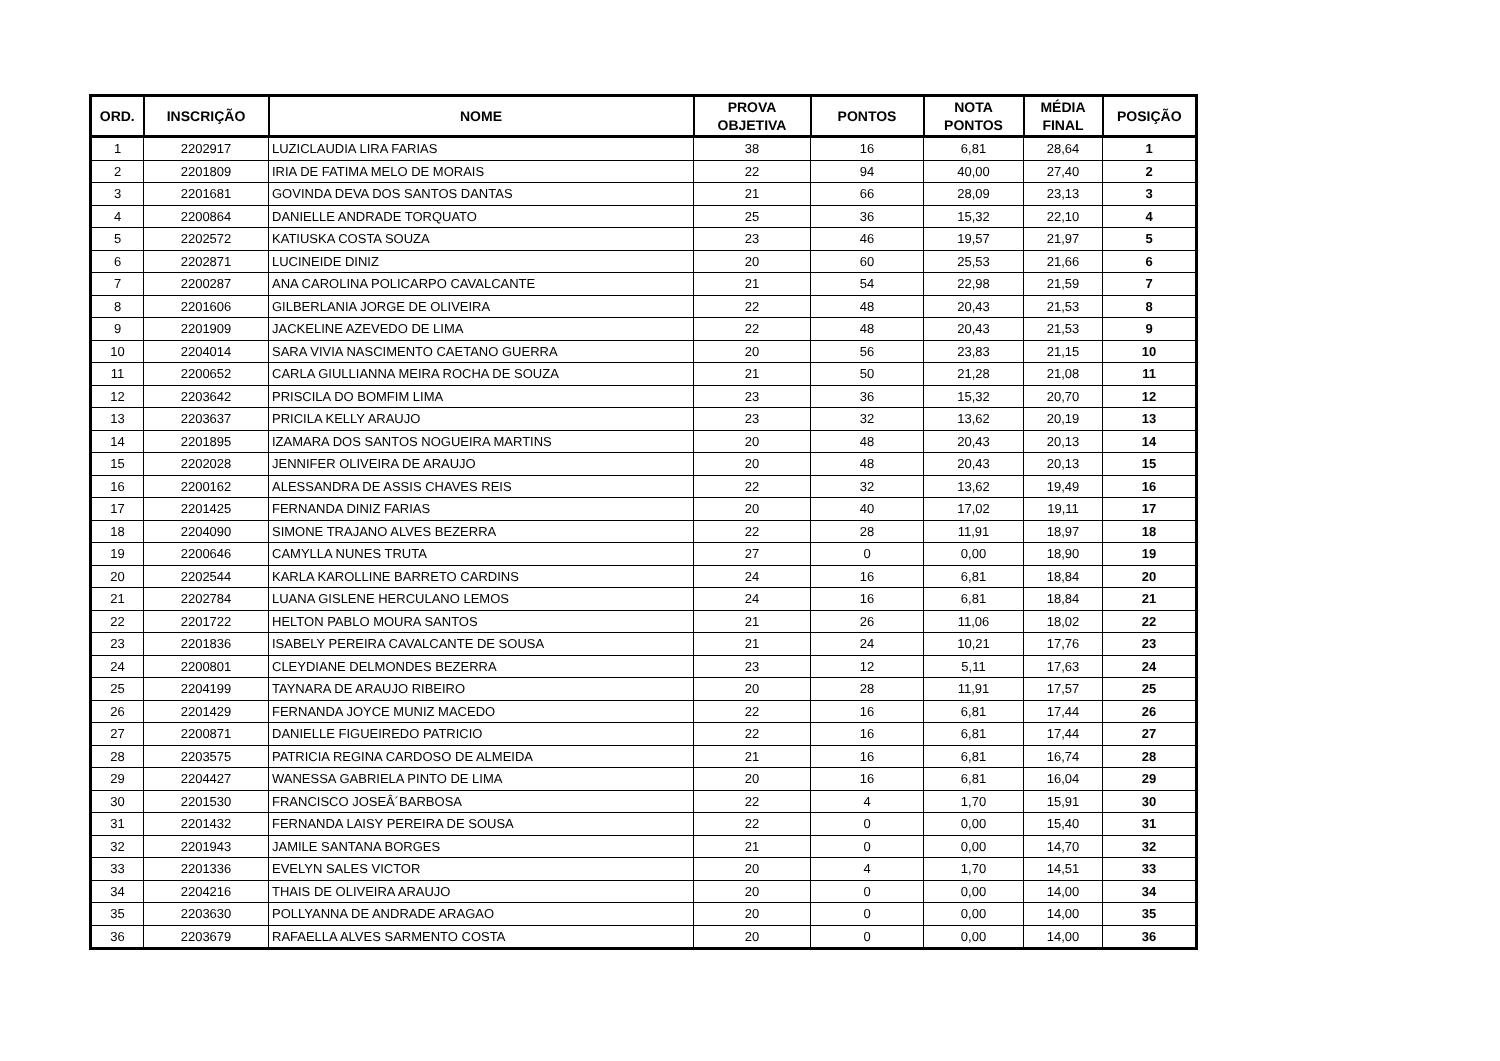| ORD. | INSCRIÇÃO | NOME | PROVA OBJETIVA | PONTOS | NOTA PONTOS | MÉDIA FINAL | POSIÇÃO |
| --- | --- | --- | --- | --- | --- | --- | --- |
| 1 | 2202917 | LUZICLAUDIA LIRA FARIAS | 38 | 16 | 6,81 | 28,64 | 1 |
| 2 | 2201809 | IRIA DE FATIMA MELO DE MORAIS | 22 | 94 | 40,00 | 27,40 | 2 |
| 3 | 2201681 | GOVINDA DEVA DOS SANTOS DANTAS | 21 | 66 | 28,09 | 23,13 | 3 |
| 4 | 2200864 | DANIELLE ANDRADE TORQUATO | 25 | 36 | 15,32 | 22,10 | 4 |
| 5 | 2202572 | KATIUSKA COSTA SOUZA | 23 | 46 | 19,57 | 21,97 | 5 |
| 6 | 2202871 | LUCINEIDE DINIZ | 20 | 60 | 25,53 | 21,66 | 6 |
| 7 | 2200287 | ANA CAROLINA POLICARPO CAVALCANTE | 21 | 54 | 22,98 | 21,59 | 7 |
| 8 | 2201606 | GILBERLANIA JORGE DE OLIVEIRA | 22 | 48 | 20,43 | 21,53 | 8 |
| 9 | 2201909 | JACKELINE AZEVEDO DE LIMA | 22 | 48 | 20,43 | 21,53 | 9 |
| 10 | 2204014 | SARA VIVIA NASCIMENTO CAETANO GUERRA | 20 | 56 | 23,83 | 21,15 | 10 |
| 11 | 2200652 | CARLA GIULLIANNA MEIRA ROCHA DE SOUZA | 21 | 50 | 21,28 | 21,08 | 11 |
| 12 | 2203642 | PRISCILA DO BOMFIM LIMA | 23 | 36 | 15,32 | 20,70 | 12 |
| 13 | 2203637 | PRICILA KELLY ARAUJO | 23 | 32 | 13,62 | 20,19 | 13 |
| 14 | 2201895 | IZAMARA DOS SANTOS NOGUEIRA MARTINS | 20 | 48 | 20,43 | 20,13 | 14 |
| 15 | 2202028 | JENNIFER OLIVEIRA DE ARAUJO | 20 | 48 | 20,43 | 20,13 | 15 |
| 16 | 2200162 | ALESSANDRA DE ASSIS CHAVES REIS | 22 | 32 | 13,62 | 19,49 | 16 |
| 17 | 2201425 | FERNANDA DINIZ FARIAS | 20 | 40 | 17,02 | 19,11 | 17 |
| 18 | 2204090 | SIMONE TRAJANO ALVES BEZERRA | 22 | 28 | 11,91 | 18,97 | 18 |
| 19 | 2200646 | CAMYLLA NUNES TRUTA | 27 | 0 | 0,00 | 18,90 | 19 |
| 20 | 2202544 | KARLA KAROLLINE BARRETO CARDINS | 24 | 16 | 6,81 | 18,84 | 20 |
| 21 | 2202784 | LUANA GISLENE HERCULANO LEMOS | 24 | 16 | 6,81 | 18,84 | 21 |
| 22 | 2201722 | HELTON PABLO MOURA SANTOS | 21 | 26 | 11,06 | 18,02 | 22 |
| 23 | 2201836 | ISABELY PEREIRA CAVALCANTE DE SOUSA | 21 | 24 | 10,21 | 17,76 | 23 |
| 24 | 2200801 | CLEYDIANE DELMONDES BEZERRA | 23 | 12 | 5,11 | 17,63 | 24 |
| 25 | 2204199 | TAYNARA DE ARAUJO RIBEIRO | 20 | 28 | 11,91 | 17,57 | 25 |
| 26 | 2201429 | FERNANDA JOYCE MUNIZ MACEDO | 22 | 16 | 6,81 | 17,44 | 26 |
| 27 | 2200871 | DANIELLE FIGUEIREDO PATRICIO | 22 | 16 | 6,81 | 17,44 | 27 |
| 28 | 2203575 | PATRICIA REGINA CARDOSO DE ALMEIDA | 21 | 16 | 6,81 | 16,74 | 28 |
| 29 | 2204427 | WANESSA GABRIELA PINTO DE LIMA | 20 | 16 | 6,81 | 16,04 | 29 |
| 30 | 2201530 | FRANCISCO JOSEÂ´BARBOSA | 22 | 4 | 1,70 | 15,91 | 30 |
| 31 | 2201432 | FERNANDA LAISY PEREIRA DE SOUSA | 22 | 0 | 0,00 | 15,40 | 31 |
| 32 | 2201943 | JAMILE SANTANA BORGES | 21 | 0 | 0,00 | 14,70 | 32 |
| 33 | 2201336 | EVELYN SALES VICTOR | 20 | 4 | 1,70 | 14,51 | 33 |
| 34 | 2204216 | THAIS DE OLIVEIRA ARAUJO | 20 | 0 | 0,00 | 14,00 | 34 |
| 35 | 2203630 | POLLYANNA DE ANDRADE ARAGAO | 20 | 0 | 0,00 | 14,00 | 35 |
| 36 | 2203679 | RAFAELLA ALVES SARMENTO COSTA | 20 | 0 | 0,00 | 14,00 | 36 |